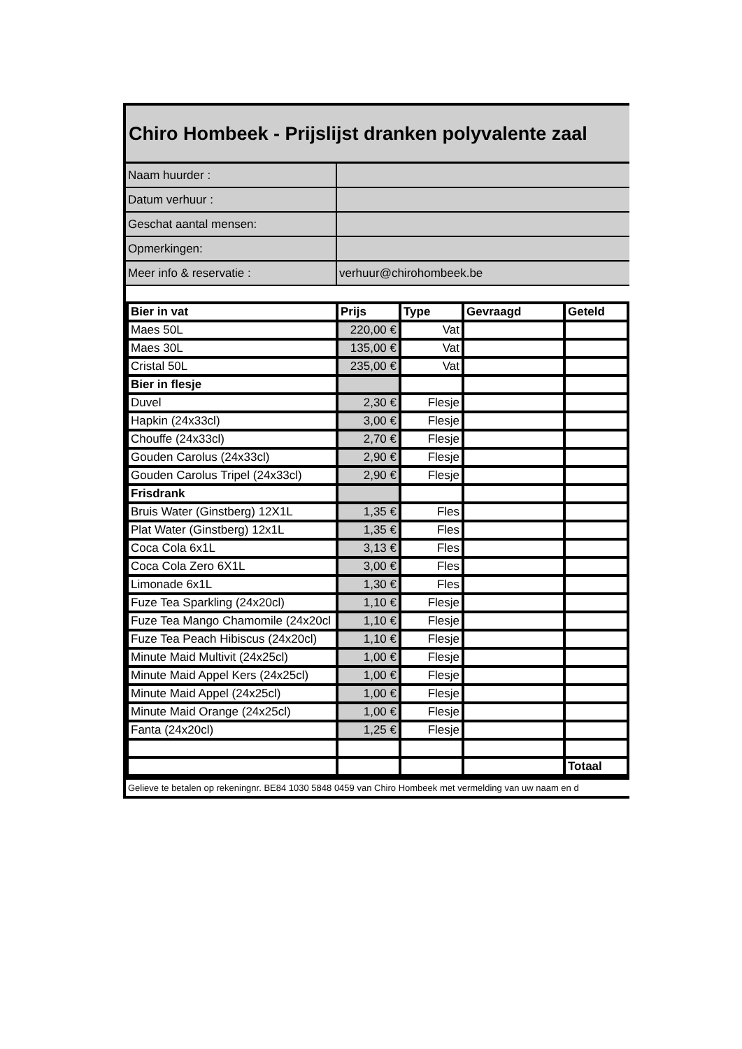Chiro Hombeek - Prijslijst dranken polyvalente zaal
| Naam huurder : | |
| Datum verhuur : | |
| Geschat aantal mensen: | |
| Opmerkingen: | |
| Meer info & reservatie : | verhuur@chirohombeek.be |
| Bier in vat | Prijs | Type | Gevraagd | Geteld |
| --- | --- | --- | --- | --- |
| Maes 50L | 220,00 € | Vat | | |
| Maes 30L | 135,00 € | Vat | | |
| Cristal 50L | 235,00 € | Vat | | |
| Bier in flesje | | | | |
| Duvel | 2,30 € | Flesje | | |
| Hapkin (24x33cl) | 3,00 € | Flesje | | |
| Chouffe (24x33cl) | 2,70 € | Flesje | | |
| Gouden Carolus (24x33cl) | 2,90 € | Flesje | | |
| Gouden Carolus Tripel (24x33cl) | 2,90 € | Flesje | | |
| Frisdrank | | | | |
| Bruis Water (Ginstberg) 12X1L | 1,35 € | Fles | | |
| Plat Water (Ginstberg) 12x1L | 1,35 € | Fles | | |
| Coca Cola 6x1L | 3,13 € | Fles | | |
| Coca Cola Zero 6X1L | 3,00 € | Fles | | |
| Limonade 6x1L | 1,30 € | Fles | | |
| Fuze Tea Sparkling (24x20cl) | 1,10 € | Flesje | | |
| Fuze Tea Mango Chamomile (24x20cl | 1,10 € | Flesje | | |
| Fuze Tea Peach Hibiscus (24x20cl) | 1,10 € | Flesje | | |
| Minute Maid Multivit (24x25cl) | 1,00 € | Flesje | | |
| Minute Maid Appel Kers (24x25cl) | 1,00 € | Flesje | | |
| Minute Maid Appel (24x25cl) | 1,00 € | Flesje | | |
| Minute Maid Orange (24x25cl) | 1,00 € | Flesje | | |
| Fanta (24x20cl) | 1,25 € | Flesje | | |
| | | | | Totaal |
Gelieve te betalen op rekeningnr. BE84 1030 5848 0459 van Chiro Hombeek met vermelding van uw naam en d